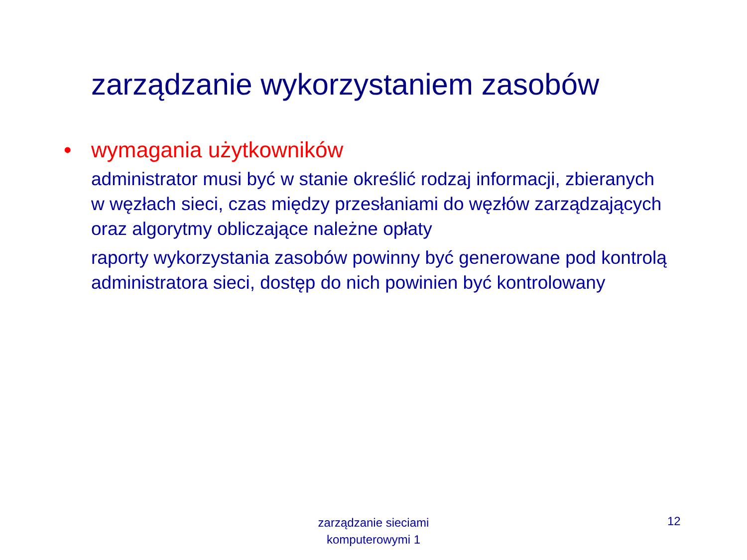zarządzanie wykorzystaniem zasobów
• wymagania użytkowników
administrator musi być w stanie określić rodzaj informacji, zbieranych w węzłach sieci, czas między przesłaniami do węzłów zarządzających oraz algorytmy obliczające należne opłaty
raporty wykorzystania zasobów powinny być generowane pod kontrolą administratora sieci, dostęp do nich powinien być kontrolowany
zarządzanie sieciami komputerowymi 1
12